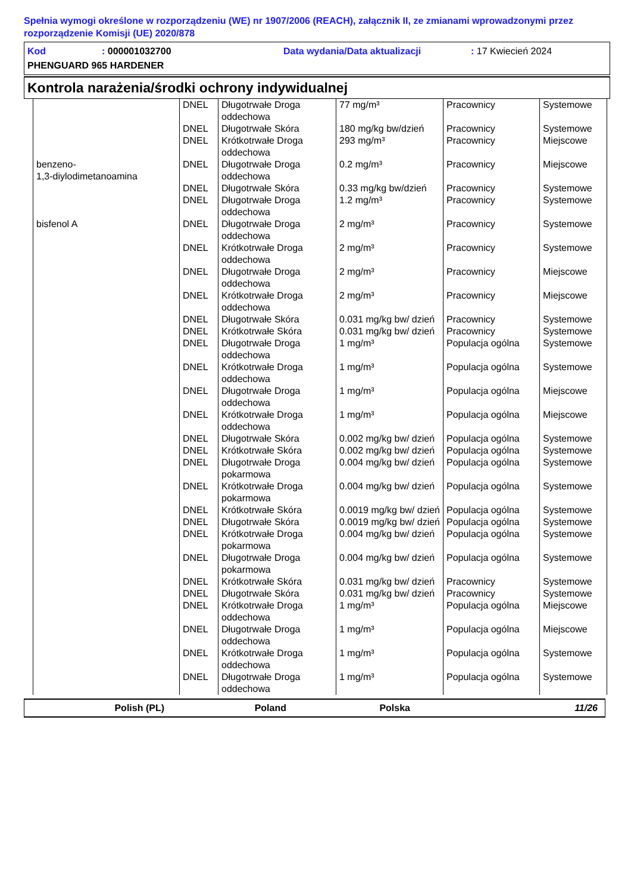Spełnia wymogi określone w rozporządzeniu (WE) nr 1907/2006 (REACH), załącznik II, ze zmianami wprowadzonymi przez rozporządzenie Komisji (UE) 2020/878
Kod: 000001032700 Data wydania/Data aktualizacji: 17 Kwiecień 2024
PHENGUARD 965 HARDENER
Kontrola narażenia/środki ochrony indywidualnej
| | DNEL | Długotrwałe Droga oddechowa | 77 mg/m³ | Pracownicy | Systemowe |
| | DNEL | Długotrwałe Skóra | 180 mg/kg bw/dzień | Pracownicy | Systemowe |
| | DNEL | Krótkotrwałe Droga oddechowa | 293 mg/m³ | Pracownicy | Miejscowe |
| benzeno- 1,3-diylodimetanoamina | DNEL | Długotrwałe Droga oddechowa | 0.2 mg/m³ | Pracownicy | Miejscowe |
| | DNEL | Długotrwałe Skóra | 0.33 mg/kg bw/dzień | Pracownicy | Systemowe |
| | DNEL | Długotrwałe Droga oddechowa | 1.2 mg/m³ | Pracownicy | Systemowe |
| bisfenol A | DNEL | Długotrwałe Droga oddechowa | 2 mg/m³ | Pracownicy | Systemowe |
| | DNEL | Krótkotrwałe Droga oddechowa | 2 mg/m³ | Pracownicy | Systemowe |
| | DNEL | Długotrwałe Droga oddechowa | 2 mg/m³ | Pracownicy | Miejscowe |
| | DNEL | Krótkotrwałe Droga oddechowa | 2 mg/m³ | Pracownicy | Miejscowe |
| | DNEL | Długotrwałe Skóra | 0.031 mg/kg bw/ dzień | Pracownicy | Systemowe |
| | DNEL | Krótkotrwałe Skóra | 0.031 mg/kg bw/ dzień | Pracownicy | Systemowe |
| | DNEL | Długotrwałe Droga oddechowa | 1 mg/m³ | Populacja ogólna | Systemowe |
| | DNEL | Krótkotrwałe Droga oddechowa | 1 mg/m³ | Populacja ogólna | Systemowe |
| | DNEL | Długotrwałe Droga oddechowa | 1 mg/m³ | Populacja ogólna | Miejscowe |
| | DNEL | Krótkotrwałe Droga oddechowa | 1 mg/m³ | Populacja ogólna | Miejscowe |
| | DNEL | Długotrwałe Skóra | 0.002 mg/kg bw/ dzień | Populacja ogólna | Systemowe |
| | DNEL | Krótkotrwałe Skóra | 0.002 mg/kg bw/ dzień | Populacja ogólna | Systemowe |
| | DNEL | Długotrwałe Droga pokarmowa | 0.004 mg/kg bw/ dzień | Populacja ogólna | Systemowe |
| | DNEL | Krótkotrwałe Droga pokarmowa | 0.004 mg/kg bw/ dzień | Populacja ogólna | Systemowe |
| | DNEL | Krótkotrwałe Skóra | 0.0019 mg/kg bw/ dzień | Populacja ogólna | Systemowe |
| | DNEL | Długotrwałe Skóra | 0.0019 mg/kg bw/ dzień | Populacja ogólna | Systemowe |
| | DNEL | Krótkotrwałe Droga pokarmowa | 0.004 mg/kg bw/ dzień | Populacja ogólna | Systemowe |
| | DNEL | Długotrwałe Droga pokarmowa | 0.004 mg/kg bw/ dzień | Populacja ogólna | Systemowe |
| | DNEL | Krótkotrwałe Skóra | 0.031 mg/kg bw/ dzień | Pracownicy | Systemowe |
| | DNEL | Długotrwałe Skóra | 0.031 mg/kg bw/ dzień | Pracownicy | Systemowe |
| | DNEL | Krótkotrwałe Droga oddechowa | 1 mg/m³ | Populacja ogólna | Miejscowe |
| | DNEL | Długotrwałe Droga oddechowa | 1 mg/m³ | Populacja ogólna | Miejscowe |
| | DNEL | Krótkotrwałe Droga oddechowa | 1 mg/m³ | Populacja ogólna | Systemowe |
| | DNEL | Długotrwałe Droga oddechowa | 1 mg/m³ | Populacja ogólna | Systemowe |
Polish (PL) Poland Polska 11/26